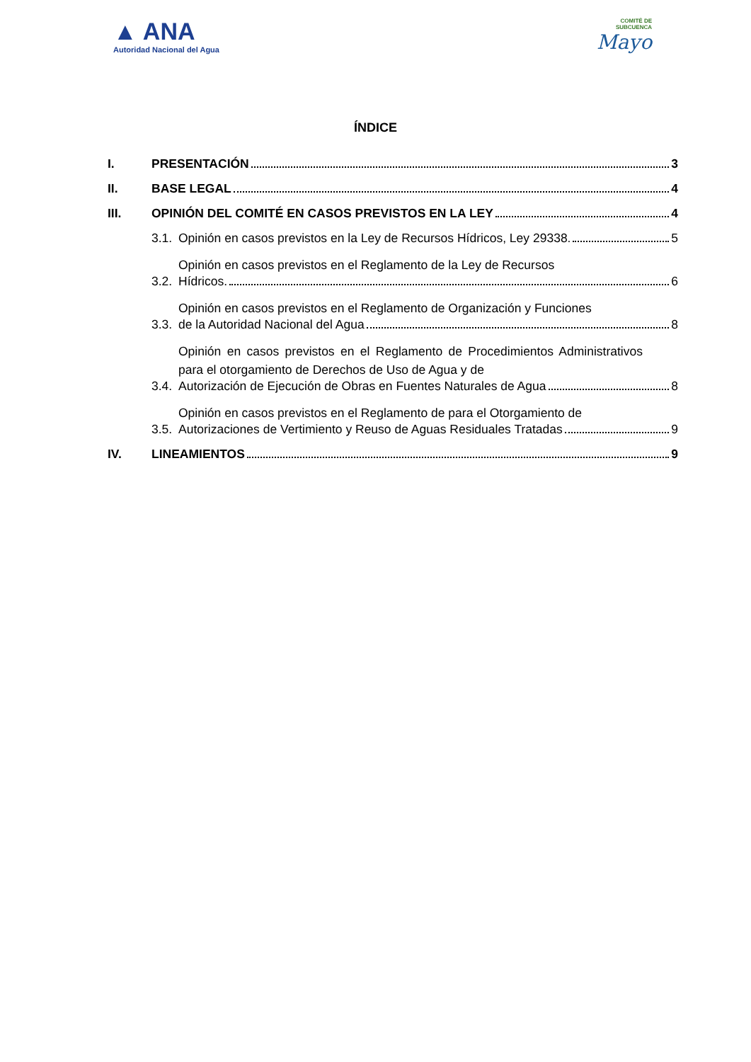▲ ANA
Autoridad Nacional del Agua
COMITÉ DE
SUBCUENCA
Mayo
ÍNDICE
I. PRESENTACIÓN 3
II. BASE LEGAL 4
III. OPINIÓN DEL COMITÉ EN CASOS PREVISTOS EN LA LEY 4
3.1. Opinión en casos previstos en la Ley de Recursos Hídricos, Ley 29338. 5
3.2.
Opinión en casos previstos en el Reglamento de la Ley de Recursos
Hídricos. 6
3.3.
Opinión en casos previstos en el Reglamento de Organización y Funciones
de la Autoridad Nacional del Agua 8
3.4.
Opinión en casos previstos en el Reglamento de Procedimientos Administrativos para el otorgamiento de Derechos de Uso de Agua y de
Autorización de Ejecución de Obras en Fuentes Naturales de Agua 8
3.5.
Opinión en casos previstos en el Reglamento de para el Otorgamiento de
Autorizaciones de Vertimiento y Reuso de Aguas Residuales Tratadas 9
IV. LINEAMIENTOS 9